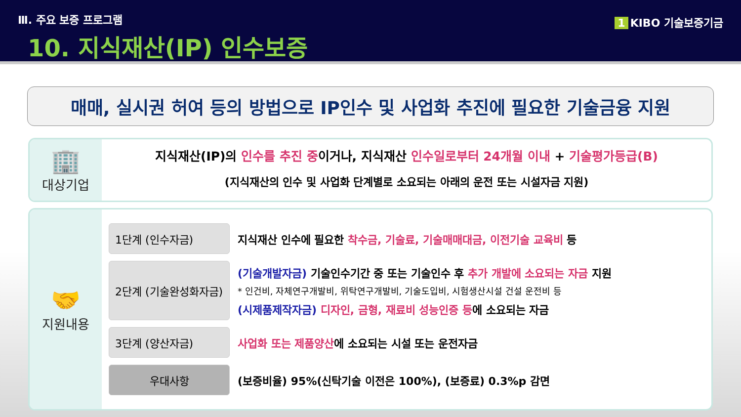Ⅲ. 주요 보증 프로그램
10. 지식재산(IP) 인수보증
1 KIBO 기술보증기금
매매, 실시권 허여 등의 방법으로 IP인수 및 사업화 추진에 필요한 기술금융 지원
🏢
대상기업
지식재산(IP)의 인수를 추진 중이거나, 지식재산 인수일로부터 24개월 이내 + 기술평가등급(B)
(지식재산의 인수 및 사업화 단계별로 소요되는 아래의 운전 또는 시설자금 지원)
🤝
지원내용
1단계 (인수자금)
지식재산 인수에 필요한 착수금, 기술료, 기술매매대금, 이전기술 교육비 등
2단계 (기술완성화자금)
(기술개발자금) 기술인수기간 중 또는 기술인수 후 추가 개발에 소요되는 자금 지원
* 인건비, 자체연구개발비, 위탁연구개발비, 기술도입비, 시험생산시설 건설 운전비 등
(시제품제작자금) 디자인, 금형, 재료비 성능인증 등에 소요되는 자금
3단계 (양산자금)
사업화 또는 제품양산에 소요되는 시설 또는 운전자금
우대사항
(보증비율) 95%(신탁기술 이전은 100%), (보증료) 0.3%p 감면